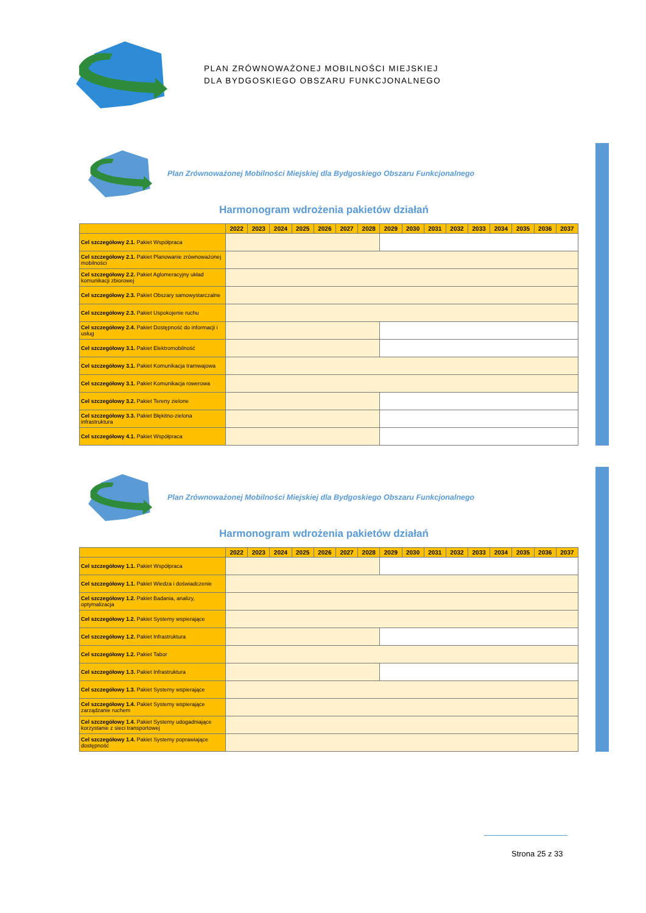PLAN ZRÓWNOWAŻONEJ MOBILNOŚCI MIEJSKIEJ
DLA BYDGOSKIEGO OBSZARU FUNKCJONALNEGO
Plan Zrównoważonej Mobilności Miejskiej dla Bydgoskiego Obszaru Funkcjonalnego
Harmonogram wdrożenia pakietów działań
| | 2022 | 2023 | 2024 | 2025 | 2026 | 2027 | 2028 | 2029 | 2030 | 2031 | 2032 | 2033 | 2034 | 2035 | 2036 | 2037 |
| --- | --- | --- | --- | --- | --- | --- | --- | --- | --- | --- | --- | --- | --- | --- | --- | --- |
| Cel szczegółowy 2.1. Pakiet Współpraca | | | | | | | | | | | | | | | | |
| Cel szczegółowy 2.1. Pakiet Planowanie zrównoważonej mobilności | | | | | | | | | | | | | | | | |
| Cel szczegółowy 2.2. Pakiet Aglomeracyjny układ komunikacji zbiorowej | | | | | | | | | | | | | | | | |
| Cel szczegółowy 2.3. Pakiet Obszary samowystarczalne | | | | | | | | | | | | | | | | |
| Cel szczegółowy 2.3. Pakiet Uspokojenie ruchu | | | | | | | | | | | | | | | | |
| Cel szczegółowy 2.4. Pakiet Dostępność do informacji i usług | | | | | | | | | | | | | | | | |
| Cel szczegółowy 3.1. Pakiet Elektromobilność | | | | | | | | | | | | | | | | |
| Cel szczegółowy 3.1. Pakiet Komunikacja tramwajowa | | | | | | | | | | | | | | | | |
| Cel szczegółowy 3.1. Pakiet Komunikacja rowerowa | | | | | | | | | | | | | | | | |
| Cel szczegółowy 3.2. Pakiet Tereny zielone | | | | | | | | | | | | | | | | |
| Cel szczegółowy 3.3. Pakiet Błękitno-zielona infrastruktura | | | | | | | | | | | | | | | | |
| Cel szczegółowy 4.1. Pakiet Współpraca | | | | | | | | | | | | | | | | |
Plan Zrównoważonej Mobilności Miejskiej dla Bydgoskiego Obszaru Funkcjonalnego
Harmonogram wdrożenia pakietów działań
| | 2022 | 2023 | 2024 | 2025 | 2026 | 2027 | 2028 | 2029 | 2030 | 2031 | 2032 | 2033 | 2034 | 2035 | 2036 | 2037 |
| --- | --- | --- | --- | --- | --- | --- | --- | --- | --- | --- | --- | --- | --- | --- | --- | --- |
| Cel szczegółowy 1.1. Pakiet Współpraca | | | | | | | | | | | | | | | | |
| Cel szczegółowy 1.1. Pakiet Wiedza i doświadczenie | | | | | | | | | | | | | | | | |
| Cel szczegółowy 1.2. Pakiet Badania, analizy, optymalizacja | | | | | | | | | | | | | | | | |
| Cel szczegółowy 1.2. Pakiet Systemy wspierające | | | | | | | | | | | | | | | | |
| Cel szczegółowy 1.2. Pakiet Infrastruktura | | | | | | | | | | | | | | | | |
| Cel szczegółowy 1.2. Pakiet Tabor | | | | | | | | | | | | | | | | |
| Cel szczegółowy 1.3. Pakiet Infrastruktura | | | | | | | | | | | | | | | | |
| Cel szczegółowy 1.3. Pakiet Systemy wspierające | | | | | | | | | | | | | | | | |
| Cel szczegółowy 1.4. Pakiet Systemy wspierające zarządzanie ruchem | | | | | | | | | | | | | | | | |
| Cel szczegółowy 1.4. Pakiet Systemy udogadniające korzystanie z sieci transportowej | | | | | | | | | | | | | | | | |
| Cel szczegółowy 1.4. Pakiet Systemy poprawiające dostępność | | | | | | | | | | | | | | | | |
Strona 25 z 33